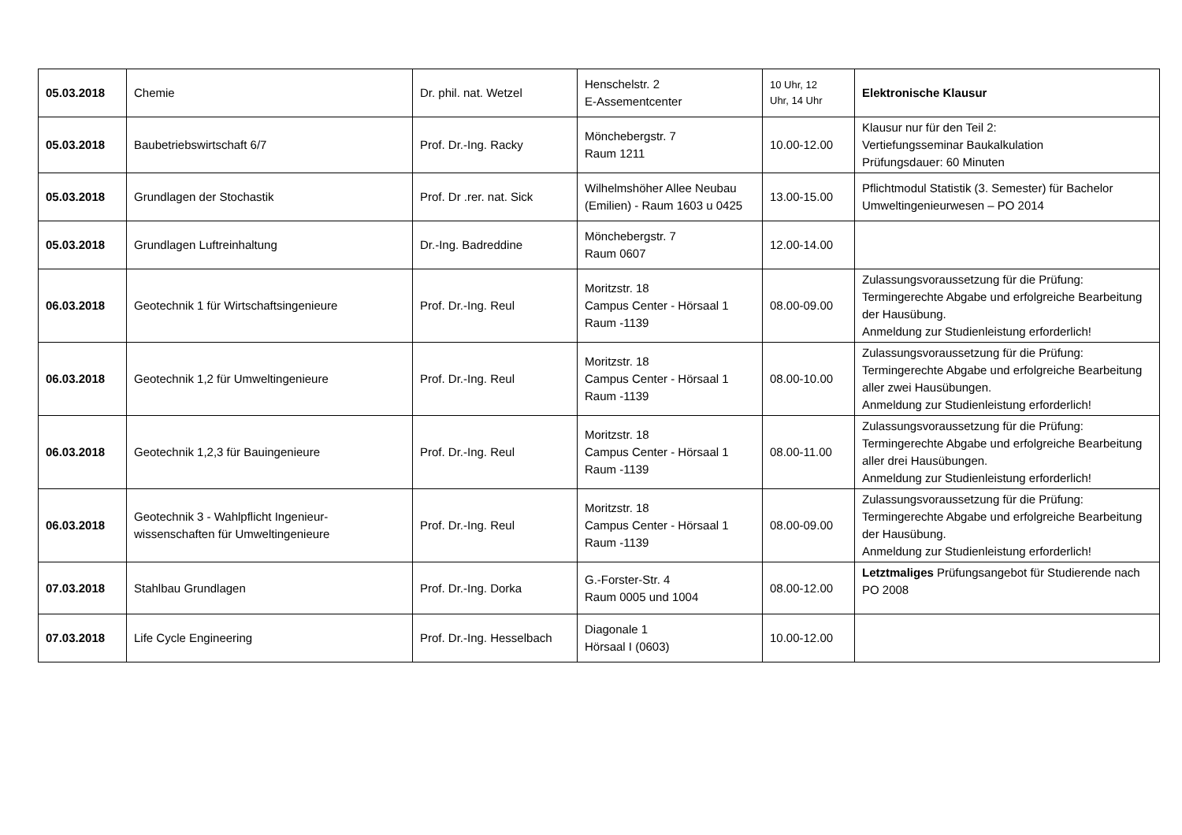| 05.03.2018 | Chemie | Dr. phil. nat. Wetzel | Henschelstr. 2 E-Assementcenter | 10 Uhr, 12 Uhr, 14 Uhr | Elektronische Klausur |
| 05.03.2018 | Baubetriebswirtschaft 6/7 | Prof. Dr.-Ing. Racky | Mönchebergstr. 7 Raum 1211 | 10.00-12.00 | Klausur nur für den Teil 2: Vertiefungsseminar Baukalkulation Prüfungsdauer: 60 Minuten |
| 05.03.2018 | Grundlagen der Stochastik | Prof. Dr .rer. nat. Sick | Wilhelmshöher Allee Neubau (Emilien) - Raum 1603 u 0425 | 13.00-15.00 | Pflichtmodul Statistik (3. Semester) für Bachelor Umweltingenieurwesen – PO 2014 |
| 05.03.2018 | Grundlagen Luftreinhaltung | Dr.-Ing. Badreddine | Mönchebergstr. 7 Raum 0607 | 12.00-14.00 | |
| 06.03.2018 | Geotechnik 1 für Wirtschaftsingenieure | Prof. Dr.-Ing. Reul | Moritzstr. 18 Campus Center - Hörsaal 1 Raum -1139 | 08.00-09.00 | Zulassungsvoraussetzung für die Prüfung: Termingerechte Abgabe und erfolgreiche Bearbeitung der Hausübung. Anmeldung zur Studienleistung erforderlich! |
| 06.03.2018 | Geotechnik 1,2 für Umweltingenieure | Prof. Dr.-Ing. Reul | Moritzstr. 18 Campus Center - Hörsaal 1 Raum -1139 | 08.00-10.00 | Zulassungsvoraussetzung für die Prüfung: Termingerechte Abgabe und erfolgreiche Bearbeitung aller zwei Hausübungen. Anmeldung zur Studienleistung erforderlich! |
| 06.03.2018 | Geotechnik 1,2,3 für Bauingenieure | Prof. Dr.-Ing. Reul | Moritzstr. 18 Campus Center - Hörsaal 1 Raum -1139 | 08.00-11.00 | Zulassungsvoraussetzung für die Prüfung: Termingerechte Abgabe und erfolgreiche Bearbeitung aller drei Hausübungen. Anmeldung zur Studienleistung erforderlich! |
| 06.03.2018 | Geotechnik 3 - Wahlpflicht Ingenieur-wissenschaften für Umweltingenieure | Prof. Dr.-Ing. Reul | Moritzstr. 18 Campus Center - Hörsaal 1 Raum -1139 | 08.00-09.00 | Zulassungsvoraussetzung für die Prüfung: Termingerechte Abgabe und erfolgreiche Bearbeitung der Hausübung. Anmeldung zur Studienleistung erforderlich! |
| 07.03.2018 | Stahlbau Grundlagen | Prof. Dr.-Ing. Dorka | G.-Forster-Str. 4 Raum 0005 und 1004 | 08.00-12.00 | Letztmaliges Prüfungsangebot für Studierende nach PO 2008 |
| 07.03.2018 | Life Cycle Engineering | Prof. Dr.-Ing. Hesselbach | Diagonale 1 Hörsaal I (0603) | 10.00-12.00 | |